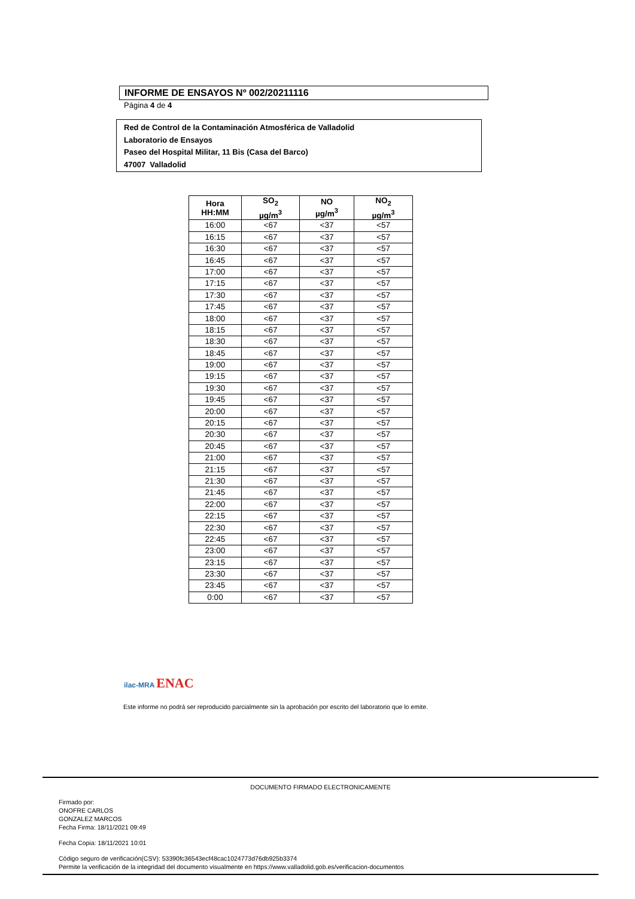INFORME DE ENSAYOS Nº 002/20211116
Página 4 de 4
Red de Control de la Contaminación Atmosférica de Valladolid
Laboratorio de Ensayos
Paseo del Hospital Militar, 11 Bis (Casa del Barco)
47007 Valladolid
| Hora HH:MM | SO<sub>2</sub> µg/m<sup>3</sup> | NO µg/m<sup>3</sup> | NO<sub>2</sub> µg/m<sup>3</sup> |
| --- | --- | --- | --- |
| 16:00 | <67 | <37 | <57 |
| 16:15 | <67 | <37 | <57 |
| 16:30 | <67 | <37 | <57 |
| 16:45 | <67 | <37 | <57 |
| 17:00 | <67 | <37 | <57 |
| 17:15 | <67 | <37 | <57 |
| 17:30 | <67 | <37 | <57 |
| 17:45 | <67 | <37 | <57 |
| 18:00 | <67 | <37 | <57 |
| 18:15 | <67 | <37 | <57 |
| 18:30 | <67 | <37 | <57 |
| 18:45 | <67 | <37 | <57 |
| 19:00 | <67 | <37 | <57 |
| 19:15 | <67 | <37 | <57 |
| 19:30 | <67 | <37 | <57 |
| 19:45 | <67 | <37 | <57 |
| 20:00 | <67 | <37 | <57 |
| 20:15 | <67 | <37 | <57 |
| 20:30 | <67 | <37 | <57 |
| 20:45 | <67 | <37 | <57 |
| 21:00 | <67 | <37 | <57 |
| 21:15 | <67 | <37 | <57 |
| 21:30 | <67 | <37 | <57 |
| 21:45 | <67 | <37 | <57 |
| 22:00 | <67 | <37 | <57 |
| 22:15 | <67 | <37 | <57 |
| 22:30 | <67 | <37 | <57 |
| 22:45 | <67 | <37 | <57 |
| 23:00 | <67 | <37 | <57 |
| 23:15 | <67 | <37 | <57 |
| 23:30 | <67 | <37 | <57 |
| 23:45 | <67 | <37 | <57 |
| 0:00 | <67 | <37 | <57 |
ilac-MRA ENAC
Este informe no podrá ser reproducido parcialmente sin la aprobación por escrito del laboratorio que lo emite.
DOCUMENTO FIRMADO ELECTRONICAMENTE
Firmado por:
ONOFRE CARLOS
GONZALEZ MARCOS
Fecha Firma: 18/11/2021 09:49
Fecha Copia: 18/11/2021 10:01
Código seguro de verificación(CSV): 53390fc36543ecf48cac1024773d76db925b3374
Permite la verificación de la integridad del documento visualmente en https://www.valladolid.gob.es/verificacion-documentos